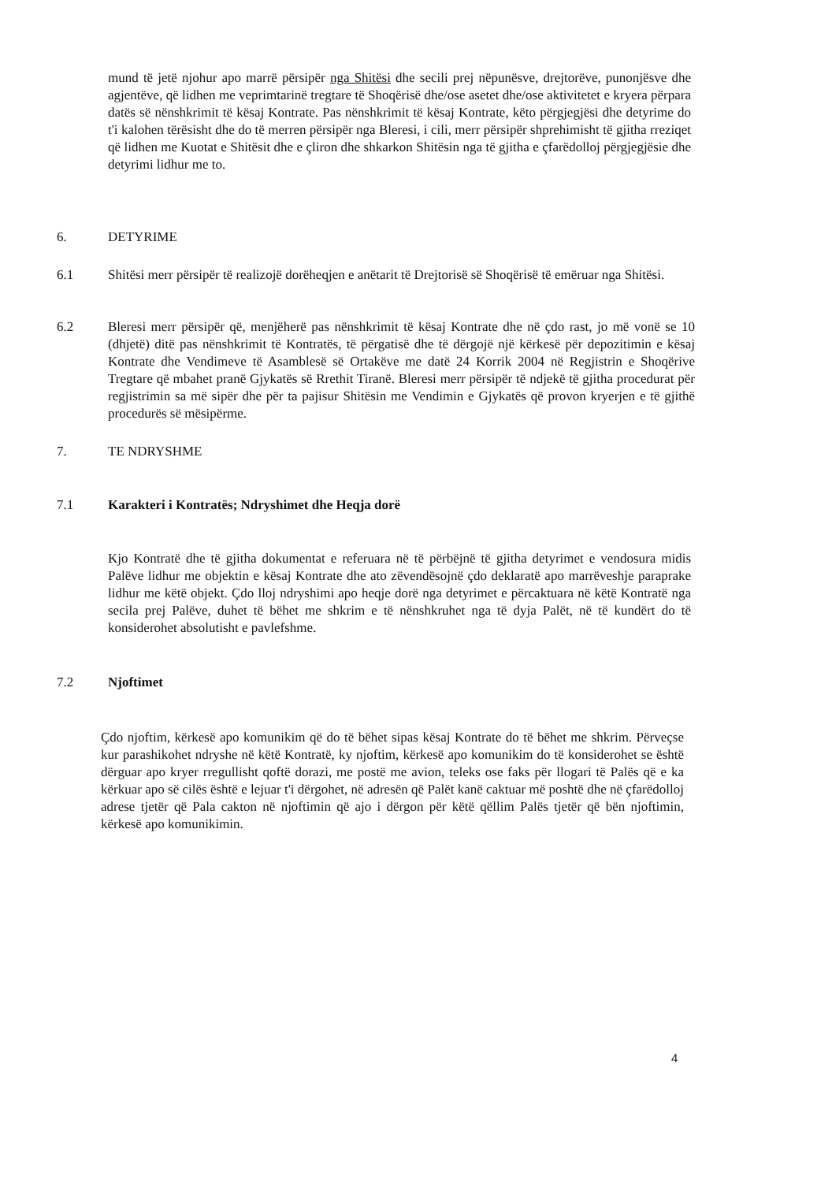mund të jetë njohur apo marrë përsipër nga Shitësi dhe secili prej nëpunësve, drejtorëve, punonjësve dhe agjentëve, që lidhen me veprimtarinë tregtare të Shoqërisë dhe/ose asetet dhe/ose aktivitetet e kryera përpara datës së nënshkrimit të kësaj Kontrate. Pas nënshkrimit të kësaj Kontrate, këto përgjegjësi dhe detyrime do t'i kalohen tërësisht dhe do të merren përsipër nga Bleresi, i cili, merr përsipër shprehimisht të gjitha rreziqet që lidhen me Kuotat e Shitësit dhe e çliron dhe shkarkon Shitësin nga të gjitha e çfarëdolloj përgjegjësie dhe detyrimi lidhur me to.
6. DETYRIME
6.1 Shitësi merr përsipër të realizojë dorëheqjen e anëtarit të Drejtorisë së Shoqërisë të emëruar nga Shitësi.
6.2 Bleresi merr përsipër që, menjëherë pas nënshkrimit të kësaj Kontrate dhe në çdo rast, jo më vonë se 10 (dhjetë) ditë pas nënshkrimit të Kontratës, të përgatisë dhe të dërgojë një kërkesë për depozitimin e kësaj Kontrate dhe Vendimeve të Asamblesë së Ortakëve me datë 24 Korrik 2004 në Regjistrin e Shoqërive Tregtare që mbahet pranë Gjykatës së Rrethit Tiranë. Bleresi merr përsipër të ndjekë të gjitha procedurat për regjistrimin sa më sipër dhe për ta pajisur Shitësin me Vendimin e Gjykatës që provon kryerjen e të gjithë procedurës së mësipërme.
7. TE NDRYSHME
7.1 Karakteri i Kontratës; Ndryshimet dhe Heqja dorë
Kjo Kontratë dhe të gjitha dokumentat e referuara në të përbëjnë të gjitha detyrimet e vendosura midis Palëve lidhur me objektin e kësaj Kontrate dhe ato zëvendësojnë çdo deklaratë apo marrëveshje paraprake lidhur me këtë objekt. Çdo lloj ndryshimi apo heqje dorë nga detyrimet e përcaktuara në këtë Kontratë nga secila prej Palëve, duhet të bëhet me shkrim e të nënshkruhet nga të dyja Palët, në të kundërt do të konsiderohet absolutisht e pavlefshme.
7.2 Njoftimet
Çdo njoftim, kërkesë apo komunikim që do të bëhet sipas kësaj Kontrate do të bëhet me shkrim. Përveçse kur parashikohet ndryshe në këtë Kontratë, ky njoftim, kërkesë apo komunikim do të konsiderohet se është dërguar apo kryer rregullisht qoftë dorazi, me postë me avion, teleks ose faks për llogari të Palës që e ka kërkuar apo së cilës është e lejuar t'i dërgohet, në adresën që Palët kanë caktuar më poshtë dhe në çfarëdolloj adrese tjetër që Pala cakton në njoftimin që ajo i dërgon për këtë qëllim Palës tjetër që bën njoftimin, kërkesë apo komunikimin.
4